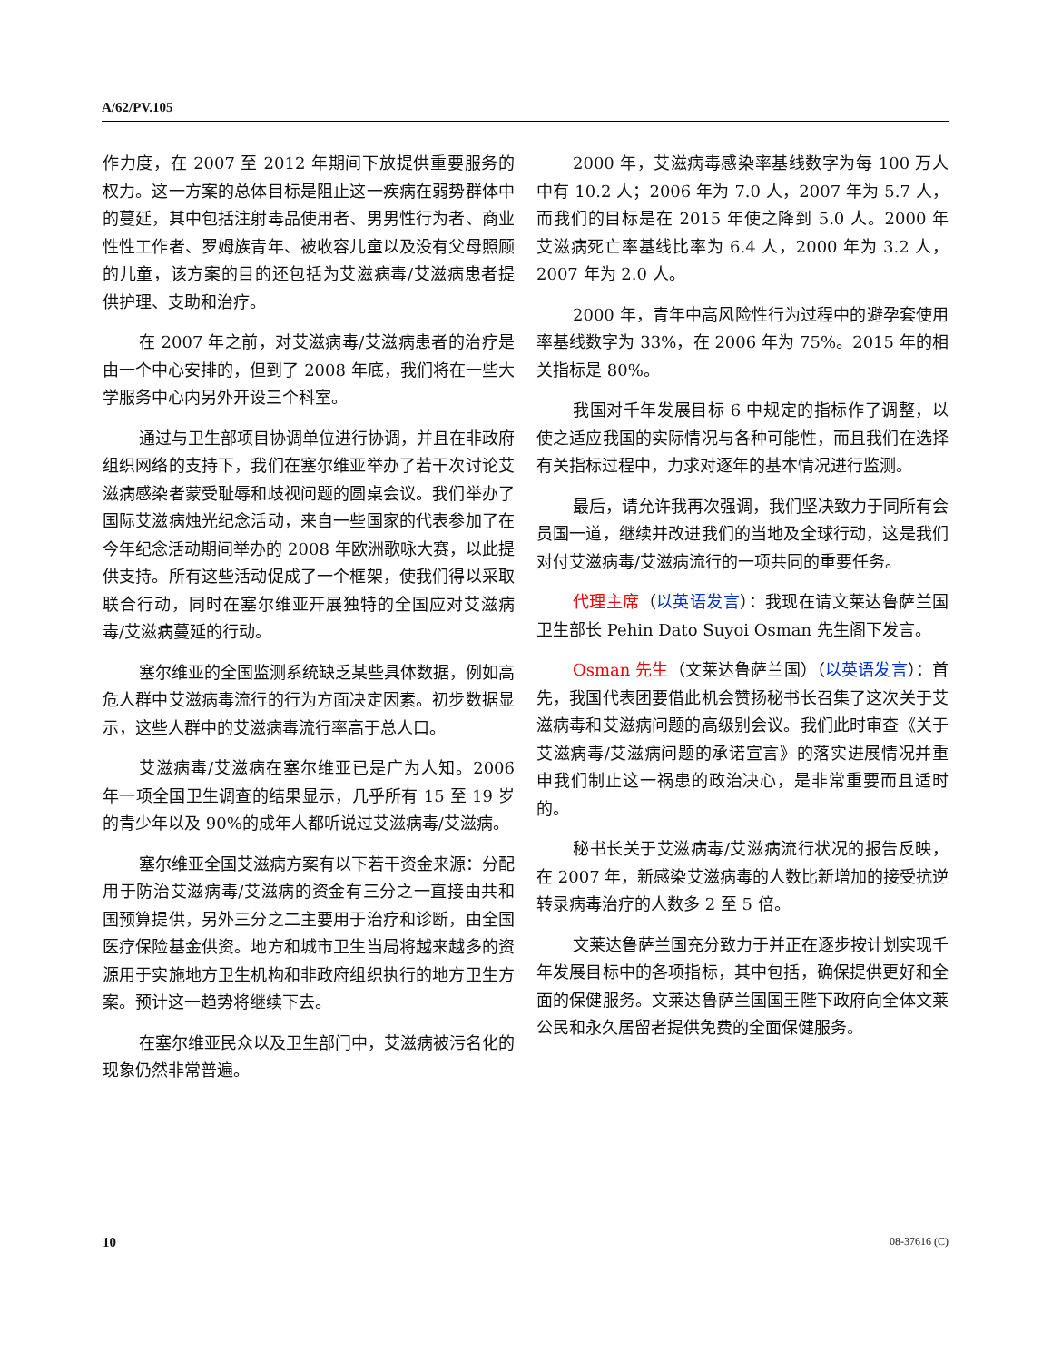A/62/PV.105
作力度，在 2007 至 2012 年期间下放提供重要服务的权力。这一方案的总体目标是阻止这一疾病在弱势群体中的蔓延，其中包括注射毒品使用者、男男性行为者、商业性性工作者、罗姆族青年、被收容儿童以及没有父母照顾的儿童，该方案的目的还包括为艾滋病毒/艾滋病患者提供护理、支助和治疗。
在 2007 年之前，对艾滋病毒/艾滋病患者的治疗是由一个中心安排的，但到了 2008 年底，我们将在一些大学服务中心内另外开设三个科室。
通过与卫生部项目协调单位进行协调，并且在非政府组织网络的支持下，我们在塞尔维亚举办了若干次讨论艾滋病感染者蒙受耻辱和歧视问题的圆桌会议。我们举办了国际艾滋病烛光纪念活动，来自一些国家的代表参加了在今年纪念活动期间举办的 2008 年欧洲歌咏大赛，以此提供支持。所有这些活动促成了一个框架，使我们得以采取联合行动，同时在塞尔维亚开展独特的全国应对艾滋病毒/艾滋病蔓延的行动。
塞尔维亚的全国监测系统缺乏某些具体数据，例如高危人群中艾滋病毒流行的行为方面决定因素。初步数据显示，这些人群中的艾滋病毒流行率高于总人口。
艾滋病毒/艾滋病在塞尔维亚已是广为人知。2006 年一项全国卫生调查的结果显示，几乎所有 15 至 19 岁的青少年以及 90%的成年人都听说过艾滋病毒/艾滋病。
塞尔维亚全国艾滋病方案有以下若干资金来源：分配用于防治艾滋病毒/艾滋病的资金有三分之一直接由共和国预算提供，另外三分之二主要用于治疗和诊断，由全国医疗保险基金供资。地方和城市卫生当局将越来越多的资源用于实施地方卫生机构和非政府组织执行的地方卫生方案。预计这一趋势将继续下去。
在塞尔维亚民众以及卫生部门中，艾滋病被污名化的现象仍然非常普遍。
2000 年，艾滋病毒感染率基线数字为每 100 万人中有 10.2 人；2006 年为 7.0 人，2007 年为 5.7 人，而我们的目标是在 2015 年使之降到 5.0 人。2000 年艾滋病死亡率基线比率为 6.4 人，2000 年为 3.2 人，2007 年为 2.0 人。
2000 年，青年中高风险性行为过程中的避孕套使用率基线数字为 33%，在 2006 年为 75%。2015 年的相关指标是 80%。
我国对千年发展目标 6 中规定的指标作了调整，以使之适应我国的实际情况与各种可能性，而且我们在选择有关指标过程中，力求对逐年的基本情况进行监测。
最后，请允许我再次强调，我们坚决致力于同所有会员国一道，继续并改进我们的当地及全球行动，这是我们对付艾滋病毒/艾滋病流行的一项共同的重要任务。
代理主席（以英语发言）：我现在请文莱达鲁萨兰国卫生部长 Pehin Dato Suyoi Osman 先生阁下发言。
Osman 先生（文莱达鲁萨兰国）（以英语发言）：首先，我国代表团要借此机会赞扬秘书长召集了这次关于艾滋病毒和艾滋病问题的高级别会议。我们此时审查《关于艾滋病毒/艾滋病问题的承诺宣言》的落实进展情况并重申我们制止这一祸患的政治决心，是非常重要而且适时的。
秘书长关于艾滋病毒/艾滋病流行状况的报告反映，在 2007 年，新感染艾滋病毒的人数比新增加的接受抗逆转录病毒治疗的人数多 2 至 5 倍。
文莱达鲁萨兰国充分致力于并正在逐步按计划实现千年发展目标中的各项指标，其中包括，确保提供更好和全面的保健服务。文莱达鲁萨兰国国王陛下政府向全体文莱公民和永久居留者提供免费的全面保健服务。
10 08-37616 (C)